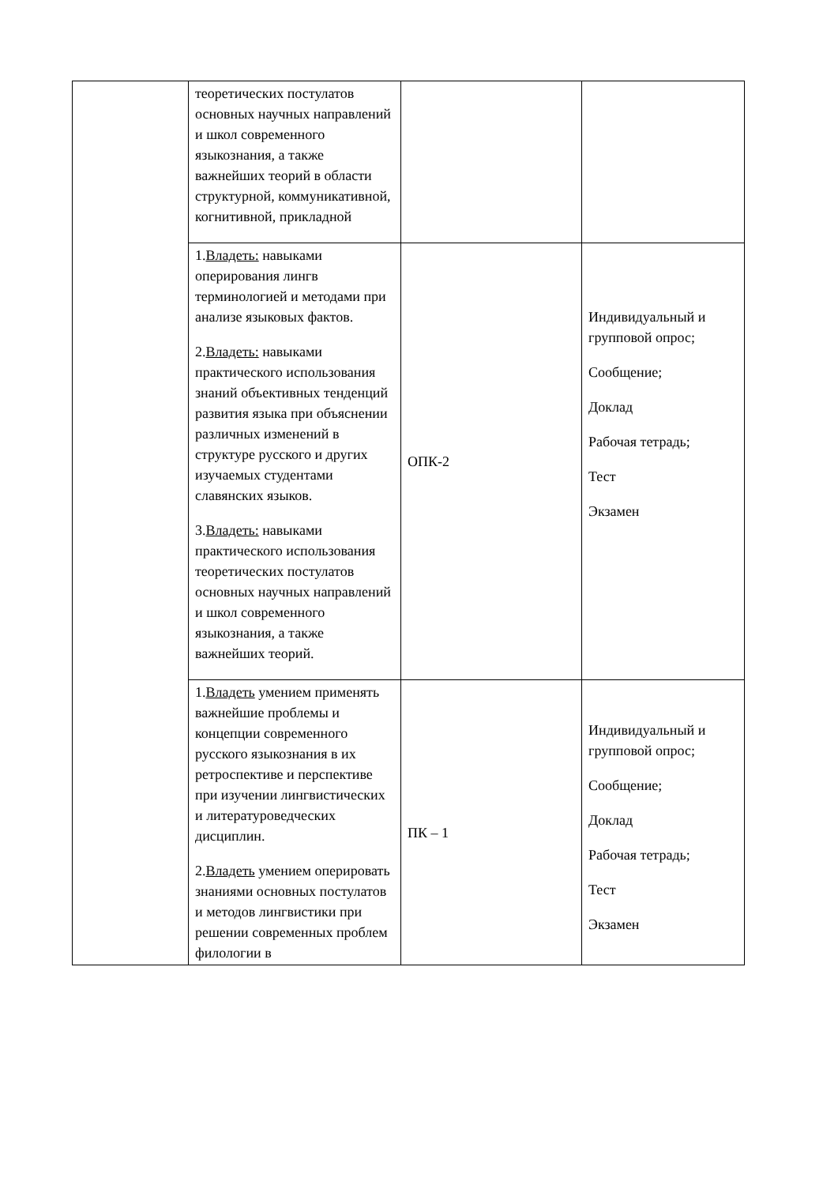| | теоретических постулатов основных научных направлений и школ современного языкознания, а также важнейших теорий в области структурной, коммуникативной, когнитивной, прикладной | | |
| | 1. Владеть: навыками оперирования лингв терминологией и методами при анализе языковых фактов. 2. Владеть: навыками практического использования знаний объективных тенденций развития языка при объяснении различных изменений в структуре русского и других изучаемых студентами славянских языков. 3. Владеть: навыками практического использования теоретических постулатов основных научных направлений и школ современного языкознания, а также важнейших теорий. | ОПК-2 | Индивидуальный и групповой опрос; Сообщение; Доклад Рабочая тетрадь; Тест Экзамен |
| | 1. Владеть умением применять важнейшие проблемы и концепции современного русского языкознания в их ретроспективе и перспективе при изучении лингвистических и литературоведческих дисциплин. 2. Владеть умением оперировать знаниями основных постулатов и методов лингвистики при решении современных проблем филологии в | ПК – 1 | Индивидуальный и групповой опрос; Сообщение; Доклад Рабочая тетрадь; Тест Экзамен |